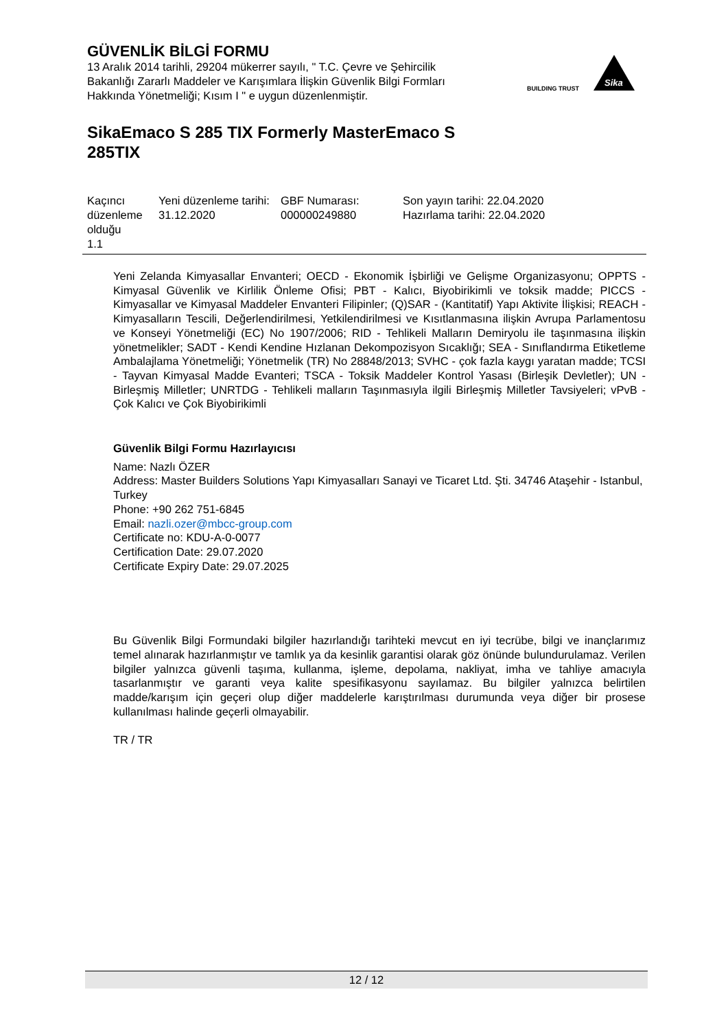GÜVENLİK BİLGİ FORMU
13 Aralık 2014 tarihli, 29204 mükerrer sayılı, " T.C. Çevre ve Şehircilik Bakanlığı Zararlı Maddeler ve Karışımlara İlişkin Güvenlik Bilgi Formları Hakkında Yönetmeliği; Kısım I " e uygun düzenlenmiştir.
BUILDING TRUST
Sika
SikaEmaco S 285 TIX Formerly MasterEmaco S 285TIX
| Kaçıncı düzenleme olduğu 1.1 | Yeni düzenleme tarihi: 31.12.2020 | GBF Numarası: 000000249880 | Son yayın tarihi: 22.04.2020 Hazırlama tarihi: 22.04.2020 |
Yeni Zelanda Kimyasallar Envanteri; OECD - Ekonomik İşbirliği ve Gelişme Organizasyonu; OPPTS - Kimyasal Güvenlik ve Kirlilik Önleme Ofisi; PBT - Kalıcı, Biyobirikimli ve toksik madde; PICCS - Kimyasallar ve Kimyasal Maddeler Envanteri Filipinler; (Q)SAR - (Kantitatif) Yapı Aktivite İlişkisi; REACH - Kimyasalların Tescili, Değerlendirilmesi, Yetkilendirilmesi ve Kısıtlanmasına ilişkin Avrupa Parlamentosu ve Konseyi Yönetmeliği (EC) No 1907/2006; RID - Tehlikeli Malların Demiryolu ile taşınmasına ilişkin yönetmelikler; SADT - Kendi Kendine Hızlanan Dekompozisyon Sıcaklığı; SEA - Sınıflandırma Etiketleme Ambalajlama Yönetmeliği; Yönetmelik (TR) No 28848/2013; SVHC - çok fazla kaygı yaratan madde; TCSI - Tayvan Kimyasal Madde Evanteri; TSCA - Toksik Maddeler Kontrol Yasası (Birleşik Devletler); UN - Birleşmiş Milletler; UNRTDG - Tehlikeli malların Taşınmasıyla ilgili Birleşmiş Milletler Tavsiyeleri; vPvB - Çok Kalıcı ve Çok Biyobirikimli
Güvenlik Bilgi Formu Hazırlayıcısı
Name: Nazlı ÖZER
Address: Master Builders Solutions Yapı Kimyasalları Sanayi ve Ticaret Ltd. Şti. 34746 Ataşehir - Istanbul, Turkey
Phone: +90 262 751-6845
Email: nazli.ozer@mbcc-group.com
Certificate no: KDU-A-0-0077
Certification Date: 29.07.2020
Certificate Expiry Date: 29.07.2025
Bu Güvenlik Bilgi Formundaki bilgiler hazırlandığı tarihteki mevcut en iyi tecrübe, bilgi ve inançlarımız temel alınarak hazırlanmıştır ve tamlık ya da kesinlik garantisi olarak göz önünde bulundurulamaz. Verilen bilgiler yalnızca güvenli taşıma, kullanma, işleme, depolama, nakliyat, imha ve tahliye amacıyla tasarlanmıştır ve garanti veya kalite spesifikasyonu sayılamaz. Bu bilgiler yalnızca belirtilen madde/karışım için geçeri olup diğer maddelerle karıştırılması durumunda veya diğer bir prosese kullanılması halinde geçerli olmayabilir.
TR / TR
12 / 12